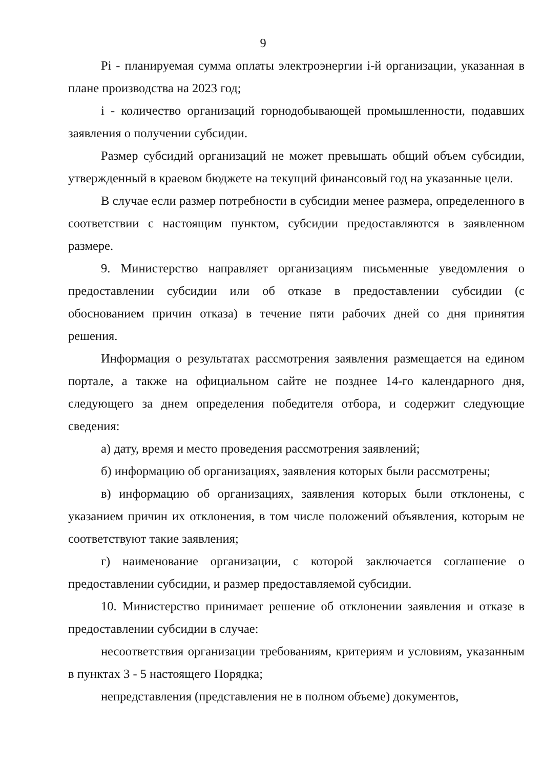9
Pi - планируемая сумма оплаты электроэнергии i-й организации, указанная в плане производства на 2023 год;
i - количество организаций горнодобывающей промышленности, подавших заявления о получении субсидии.
Размер субсидий организаций не может превышать общий объем субсидии, утвержденный в краевом бюджете на текущий финансовый год на указанные цели.
В случае если размер потребности в субсидии менее размера, определенного в соответствии с настоящим пунктом, субсидии предоставляются в заявленном размере.
9. Министерство направляет организациям письменные уведомления о предоставлении субсидии или об отказе в предоставлении субсидии (с обоснованием причин отказа) в течение пяти рабочих дней со дня принятия решения.
Информация о результатах рассмотрения заявления размещается на едином портале, а также на официальном сайте не позднее 14-го календарного дня, следующего за днем определения победителя отбора, и содержит следующие сведения:
а) дату, время и место проведения рассмотрения заявлений;
б) информацию об организациях, заявления которых были рассмотрены;
в) информацию об организациях, заявления которых были отклонены, с указанием причин их отклонения, в том числе положений объявления, которым не соответствуют такие заявления;
г) наименование организации, с которой заключается соглашение о предоставлении субсидии, и размер предоставляемой субсидии.
10. Министерство принимает решение об отклонении заявления и отказе в предоставлении субсидии в случае:
несоответствия организации требованиям, критериям и условиям, указанным в пунктах 3 - 5 настоящего Порядка;
непредставления (представления не в полном объеме) документов,